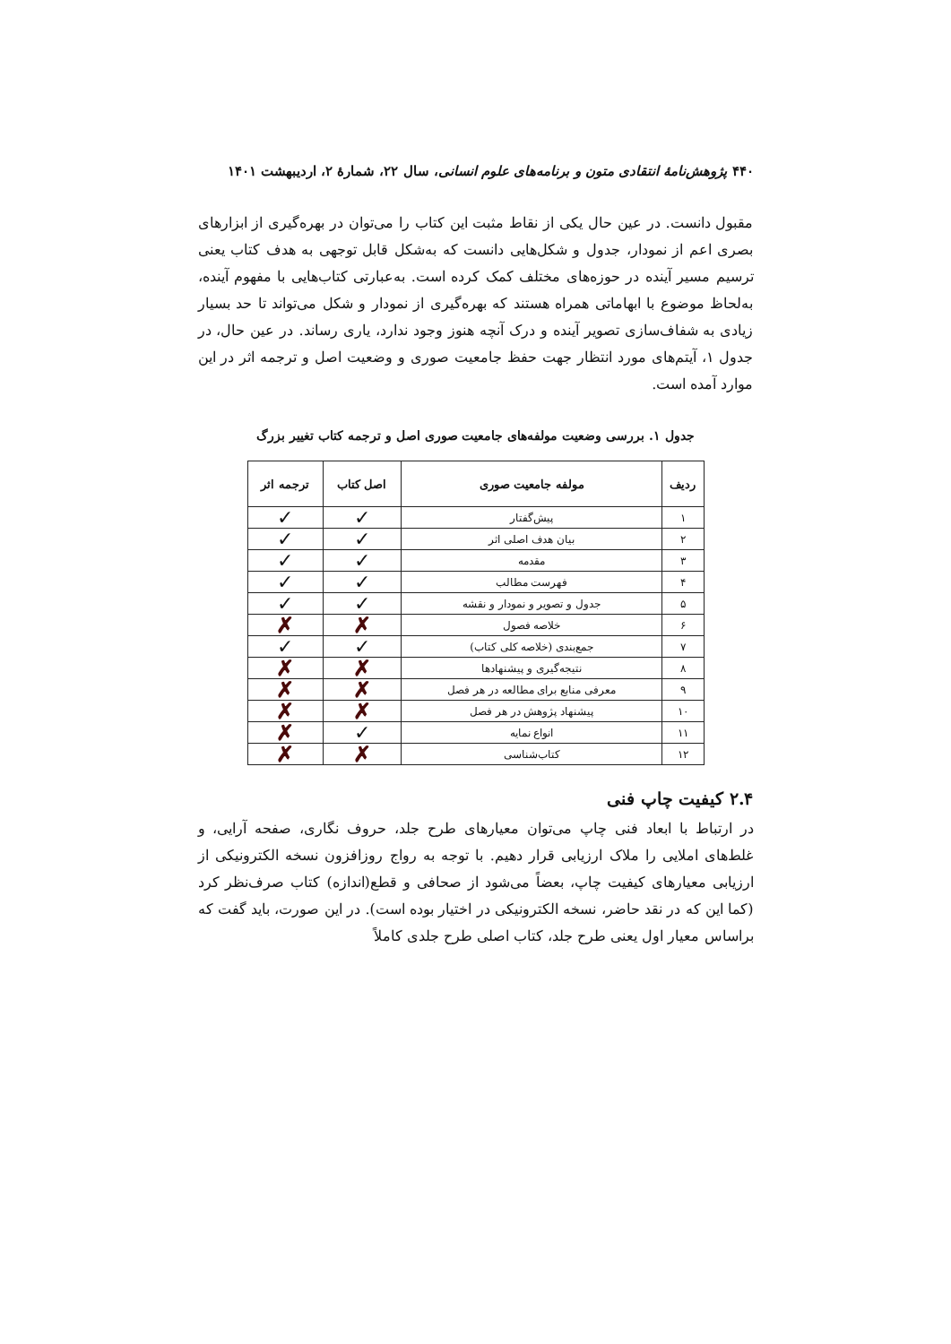۴۴۰ پژوهش‌نامهٔ انتقادی متون و برنامه‌های علوم انسانی، سال ۲۲، شمارهٔ ۲، اردیبهشت ۱۴۰۱
مقبول دانست. در عین حال یکی از نقاط مثبت این کتاب را می‌توان در بهره‌گیری از ابزارهای بصری اعم از نمودار، جدول و شکل‌هایی دانست که به‌شکل قابل توجهی به هدف کتاب یعنی ترسیم مسیر آینده در حوزه‌های مختلف کمک کرده است. به‌عبارتی کتاب‌هایی با مفهوم آینده، به‌لحاظ موضوع با ابهاماتی همراه هستند که بهره‌گیری از نمودار و شکل می‌تواند تا حد بسیار زیادی به شفاف‌سازی تصویر آینده و درک آنچه هنوز وجود ندارد، یاری رساند. در عین حال، در جدول ۱، آیتم‌های مورد انتظار جهت حفظ جامعیت صوری و وضعیت اصل و ترجمه اثر در این موارد آمده است.
جدول ۱. بررسی وضعیت مولفه‌های جامعیت صوری اصل و ترجمه کتاب تغییر بزرگ
| ردیف | مولفه جامعیت صوری | اصل کتاب | ترجمه اثر |
| --- | --- | --- | --- |
| ۱ | پیش‌گفتار | ✓ | ✓ |
| ۲ | بیان هدف اصلی اثر | ✓ | ✓ |
| ۳ | مقدمه | ✓ | ✓ |
| ۴ | فهرست مطالب | ✓ | ✓ |
| ۵ | جدول و تصویر و نمودار و نقشه | ✓ | ✓ |
| ۶ | خلاصه فصول | ✗ | ✗ |
| ۷ | جمع‌بندی (خلاصه کلی کتاب) | ✓ | ✓ |
| ۸ | نتیجه‌گیری و پیشنهادها | ✗ | ✗ |
| ۹ | معرفی منابع برای مطالعه در هر فصل | ✗ | ✗ |
| ۱۰ | پیشنهاد پژوهش در هر فصل | ✗ | ✗ |
| ۱۱ | انواع نمایه | ✓ | ✗ |
| ۱۲ | کتاب‌شناسی | ✗ | ✗ |
۲.۴ کیفیت چاپ فنی
در ارتباط با ابعاد فنی چاپ می‌توان معیارهای طرح جلد، حروف نگاری، صفحه آرایی، و غلط‌های املایی را ملاک ارزیابی قرار دهیم. با توجه به رواج روزافزون نسخه الکترونیکی از ارزیابی معیارهای کیفیت چاپ، بعضاً می‌شود از صحافی و قطع(اندازه) کتاب صرف‌نظر کرد (کما این که در نقد حاضر، نسخه الکترونیکی در اختیار بوده است). در این صورت، باید گفت که براساس معیار اول یعنی طرح جلد، کتاب اصلی طرح جلدی کاملاً